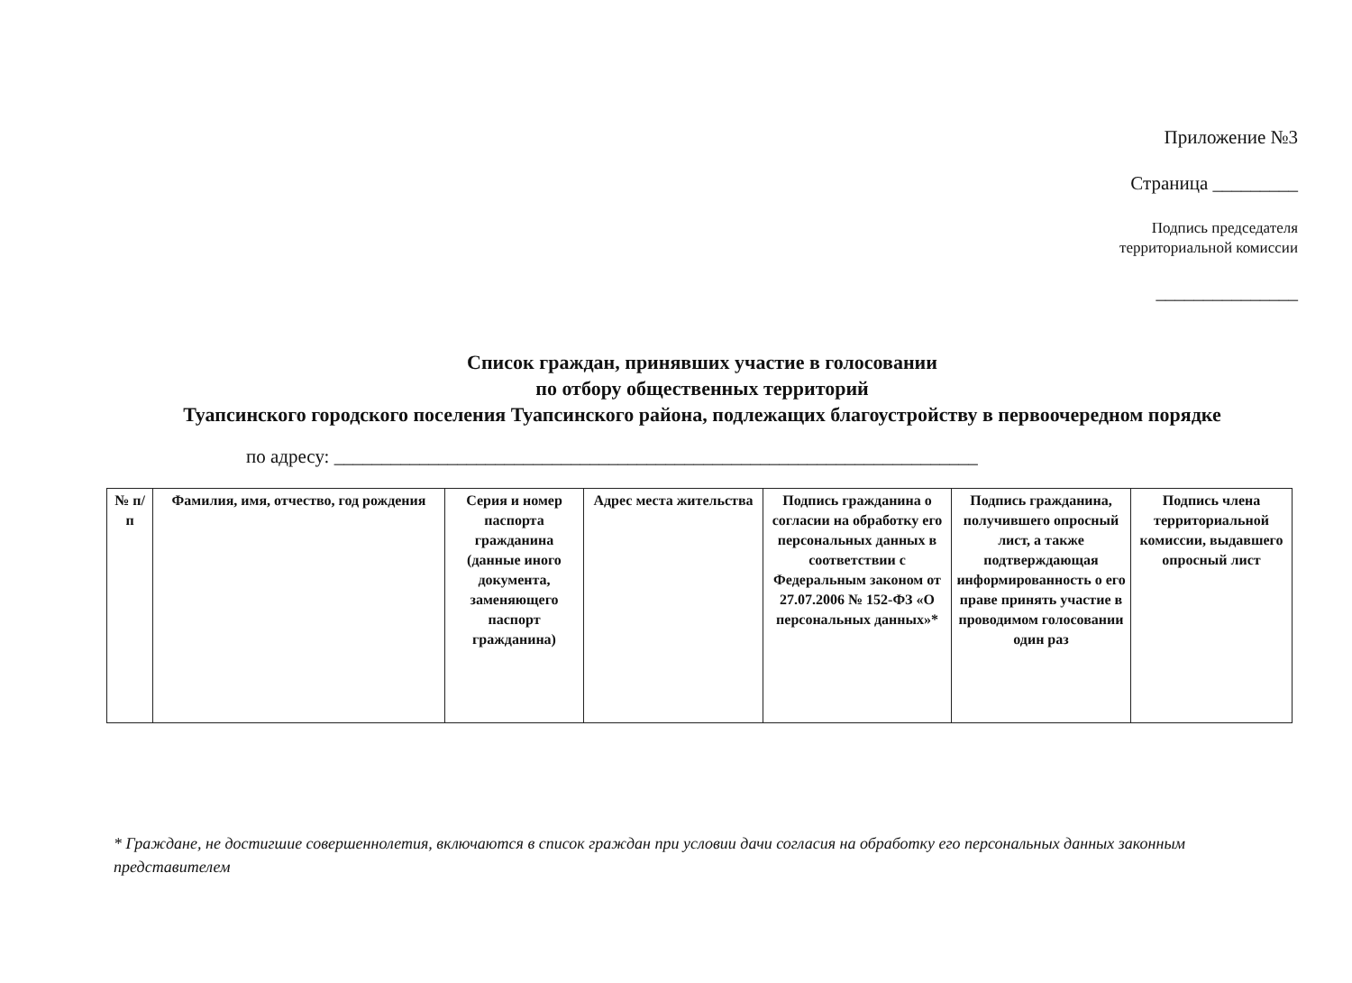Приложение №3
Страница _________
Подпись председателя
территориальной комиссии
_______________
Список граждан, принявших участие в голосовании
по отбору общественных территорий
Туапсинского городского поселения Туапсинского района, подлежащих благоустройству в первоочередном порядке
по адресу: ____________________________________________________________________
| № п/п | Фамилия, имя, отчество, год рождения | Серия и номер паспорта гражданина (данные иного документа, заменяющего паспорт гражданина) | Адрес места жительства | Подпись гражданина о согласии на обработку его персональных данных в соответствии с Федеральным законом от 27.07.2006 № 152-ФЗ «О персональных данных»* | Подпись гражданина, получившего опросный лист, а также подтверждающая информированность о его праве принять участие в проводимом голосовании один раз | Подпись члена территориальной комиссии, выдавшего опросный лист |
| --- | --- | --- | --- | --- | --- | --- |
* Граждане, не достигшие совершеннолетия, включаются в список граждан при условии дачи согласия на обработку его персональных данных законным представителем